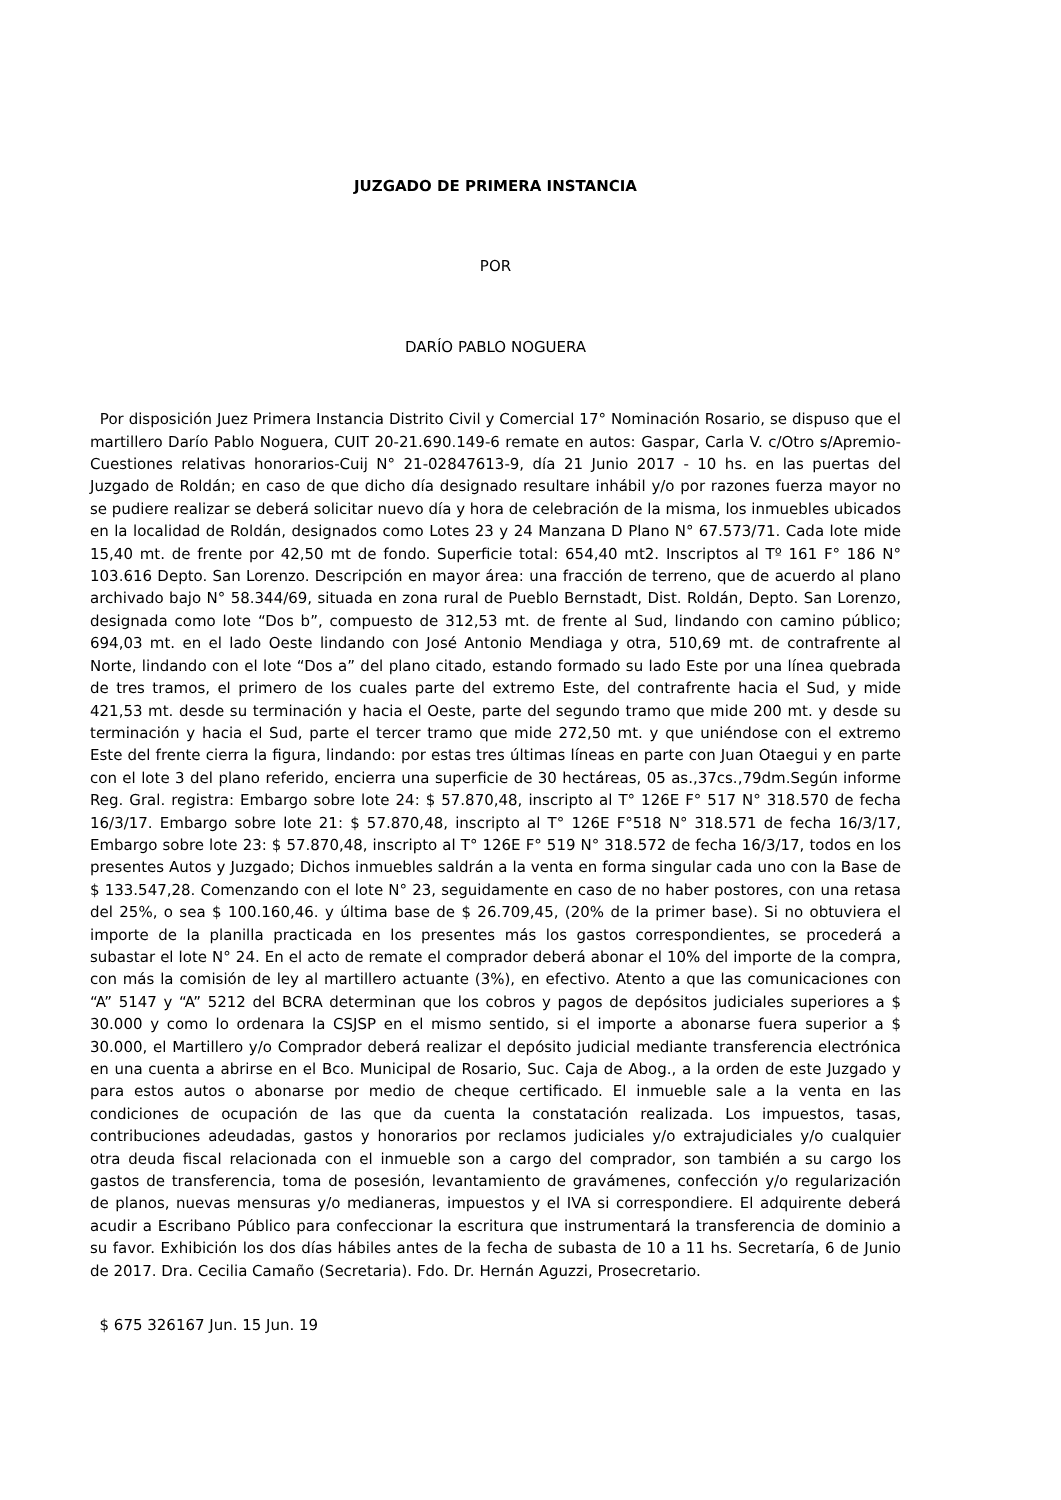JUZGADO DE PRIMERA INSTANCIA
POR
DARÍO PABLO NOGUERA
Por disposición Juez Primera Instancia Distrito Civil y Comercial 17° Nominación Rosario, se dispuso que el martillero Darío Pablo Noguera, CUIT 20-21.690.149-6 remate en autos: Gaspar, Carla V. c/Otro s/Apremio-Cuestiones relativas honorarios-Cuij N° 21-02847613-9, día 21 Junio 2017 - 10 hs. en las puertas del Juzgado de Roldán; en caso de que dicho día designado resultare inhábil y/o por razones fuerza mayor no se pudiere realizar se deberá solicitar nuevo día y hora de celebración de la misma, los inmuebles ubicados en la localidad de Roldán, designados como Lotes 23 y 24 Manzana D Plano N° 67.573/71. Cada lote mide 15,40 mt. de frente por 42,50 mt de fondo. Superficie total: 654,40 mt2. Inscriptos al Tº 161 F° 186 N° 103.616 Depto. San Lorenzo. Descripción en mayor área: una fracción de terreno, que de acuerdo al plano archivado bajo N° 58.344/69, situada en zona rural de Pueblo Bernstadt, Dist. Roldán, Depto. San Lorenzo, designada como lote “Dos b”, compuesto de 312,53 mt. de frente al Sud, lindando con camino público; 694,03 mt. en el lado Oeste lindando con José Antonio Mendiaga y otra, 510,69 mt. de contrafrente al Norte, lindando con el lote “Dos a” del plano citado, estando formado su lado Este por una línea quebrada de tres tramos, el primero de los cuales parte del extremo Este, del contrafrente hacia el Sud, y mide 421,53 mt. desde su terminación y hacia el Oeste, parte del segundo tramo que mide 200 mt. y desde su terminación y hacia el Sud, parte el tercer tramo que mide 272,50 mt. y que uniéndose con el extremo Este del frente cierra la figura, lindando: por estas tres últimas líneas en parte con Juan Otaegui y en parte con el lote 3 del plano referido, encierra una superficie de 30 hectáreas, 05 as.,37cs.,79dm.Según informe Reg. Gral. registra: Embargo sobre lote 24: $ 57.870,48, inscripto al T° 126E F° 517 N° 318.570 de fecha 16/3/17. Embargo sobre lote 21: $ 57.870,48, inscripto al T° 126E F°518 N° 318.571 de fecha 16/3/17, Embargo sobre lote 23: $ 57.870,48, inscripto al T° 126E F° 519 N° 318.572 de fecha 16/3/17, todos en los presentes Autos y Juzgado; Dichos inmuebles saldrán a la venta en forma singular cada uno con la Base de $ 133.547,28. Comenzando con el lote N° 23, seguidamente en caso de no haber postores, con una retasa del 25%, o sea $ 100.160,46. y última base de $ 26.709,45, (20% de la primer base). Si no obtuviera el importe de la planilla practicada en los presentes más los gastos correspondientes, se procederá a subastar el lote N° 24. En el acto de remate el comprador deberá abonar el 10% del importe de la compra, con más la comisión de ley al martillero actuante (3%), en efectivo. Atento a que las comunicaciones con “A” 5147 y “A” 5212 del BCRA determinan que los cobros y pagos de depósitos judiciales superiores a $ 30.000 y como lo ordenara la CSJSP en el mismo sentido, si el importe a abonarse fuera superior a $ 30.000, el Martillero y/o Comprador deberá realizar el depósito judicial mediante transferencia electrónica en una cuenta a abrirse en el Bco. Municipal de Rosario, Suc. Caja de Abog., a la orden de este Juzgado y para estos autos o abonarse por medio de cheque certificado. El inmueble sale a la venta en las condiciones de ocupación de las que da cuenta la constatación realizada. Los impuestos, tasas, contribuciones adeudadas, gastos y honorarios por reclamos judiciales y/o extrajudiciales y/o cualquier otra deuda fiscal relacionada con el inmueble son a cargo del comprador, son también a su cargo los gastos de transferencia, toma de posesión, levantamiento de gravámenes, confección y/o regularización de planos, nuevas mensuras y/o medianeras, impuestos y el IVA si correspondiere. El adquirente deberá acudir a Escribano Público para confeccionar la escritura que instrumentará la transferencia de dominio a su favor. Exhibición los dos días hábiles antes de la fecha de subasta de 10 a 11 hs. Secretaría, 6 de Junio de 2017. Dra. Cecilia Camaño (Secretaria). Fdo. Dr. Hernán Aguzzi, Prosecretario.
$ 675 326167 Jun. 15 Jun. 19